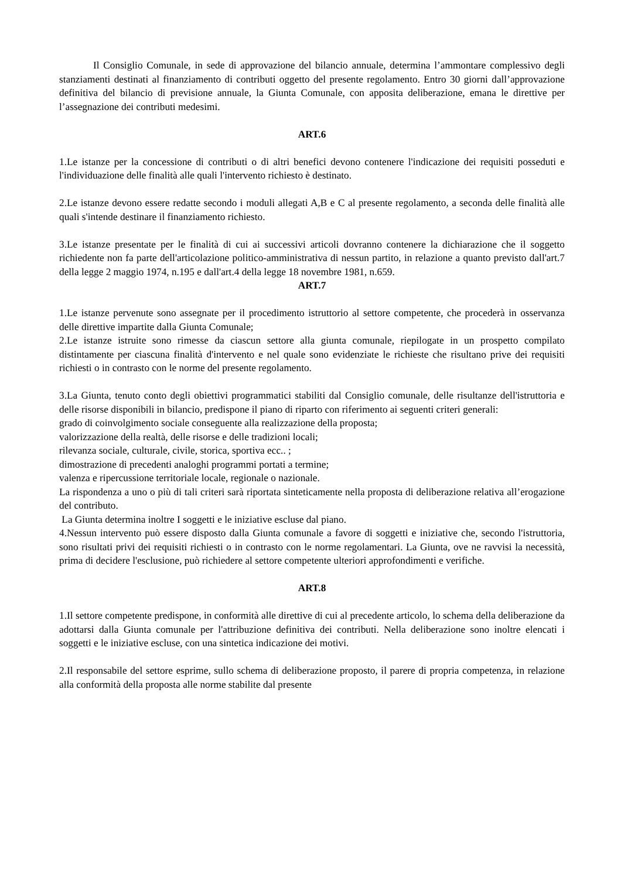Il Consiglio Comunale, in sede di approvazione del bilancio annuale, determina l’ammontare complessivo degli stanziamenti destinati al finanziamento di contributi oggetto del presente regolamento. Entro 30 giorni dall’approvazione definitiva del bilancio di previsione annuale, la Giunta Comunale, con apposita deliberazione, emana le direttive per l’assegnazione dei contributi medesimi.
ART.6
1.Le istanze per la concessione di contributi o di altri benefici devono contenere l'indicazione dei requisiti posseduti e l'individuazione delle finalità alle quali l'intervento richiesto è destinato.
2.Le istanze devono essere redatte secondo i moduli allegati A,B e C al presente regolamento, a seconda delle finalità alle quali s'intende destinare il finanziamento richiesto.
3.Le istanze presentate per le finalità di cui ai successivi articoli dovranno contenere la dichiarazione che il soggetto richiedente non fa parte dell'articolazione politico-amministrativa di nessun partito, in relazione a quanto previsto dall'art.7 della legge 2 maggio 1974, n.195 e dall'art.4 della legge 18 novembre 1981, n.659.
ART.7
1.Le istanze pervenute sono assegnate per il procedimento istruttorio al settore competente, che procederà in osservanza delle direttive impartite dalla Giunta Comunale;
2.Le istanze istruite sono rimesse da ciascun settore alla giunta comunale, riepilogate in un prospetto compilato distintamente per ciascuna finalità d'intervento e nel quale sono evidenziate le richieste che risultano prive dei requisiti richiesti o in contrasto con le norme del presente regolamento.
3.La Giunta, tenuto conto degli obiettivi programmatici stabiliti dal Consiglio comunale, delle risultanze dell'istruttoria e delle risorse disponibili in bilancio, predispone il piano di riparto con riferimento ai seguenti criteri generali:
grado di coinvolgimento sociale conseguente alla realizzazione della proposta;
valorizzazione della realtà, delle risorse e delle tradizioni locali;
rilevanza sociale, culturale, civile, storica, sportiva ecc.. ;
dimostrazione di precedenti analoghi programmi portati a termine;
valenza e ripercussione territoriale locale, regionale o nazionale.
La rispondenza a uno o più di tali criteri sarà riportata sinteticamente nella proposta di deliberazione relativa all’erogazione del contributo.
La Giunta determina inoltre I soggetti e le iniziative escluse dal piano.
4.Nessun intervento può essere disposto dalla Giunta comunale a favore di soggetti e iniziative che, secondo l'istruttoria, sono risultati privi dei requisiti richiesti o in contrasto con le norme regolamentari. La Giunta, ove ne ravvisi la necessità, prima di decidere l'esclusione, può richiedere al settore competente ulteriori approfondimenti e verifiche.
ART.8
1.Il settore competente predispone, in conformità alle direttive di cui al precedente articolo, lo schema della deliberazione da adottarsi dalla Giunta comunale per l'attribuzione definitiva dei contributi. Nella deliberazione sono inoltre elencati i soggetti e le iniziative escluse, con una sintetica indicazione dei motivi.
2.Il responsabile del settore esprime, sullo schema di deliberazione proposto, il parere di propria competenza, in relazione alla conformità della proposta alle norme stabilite dal presente